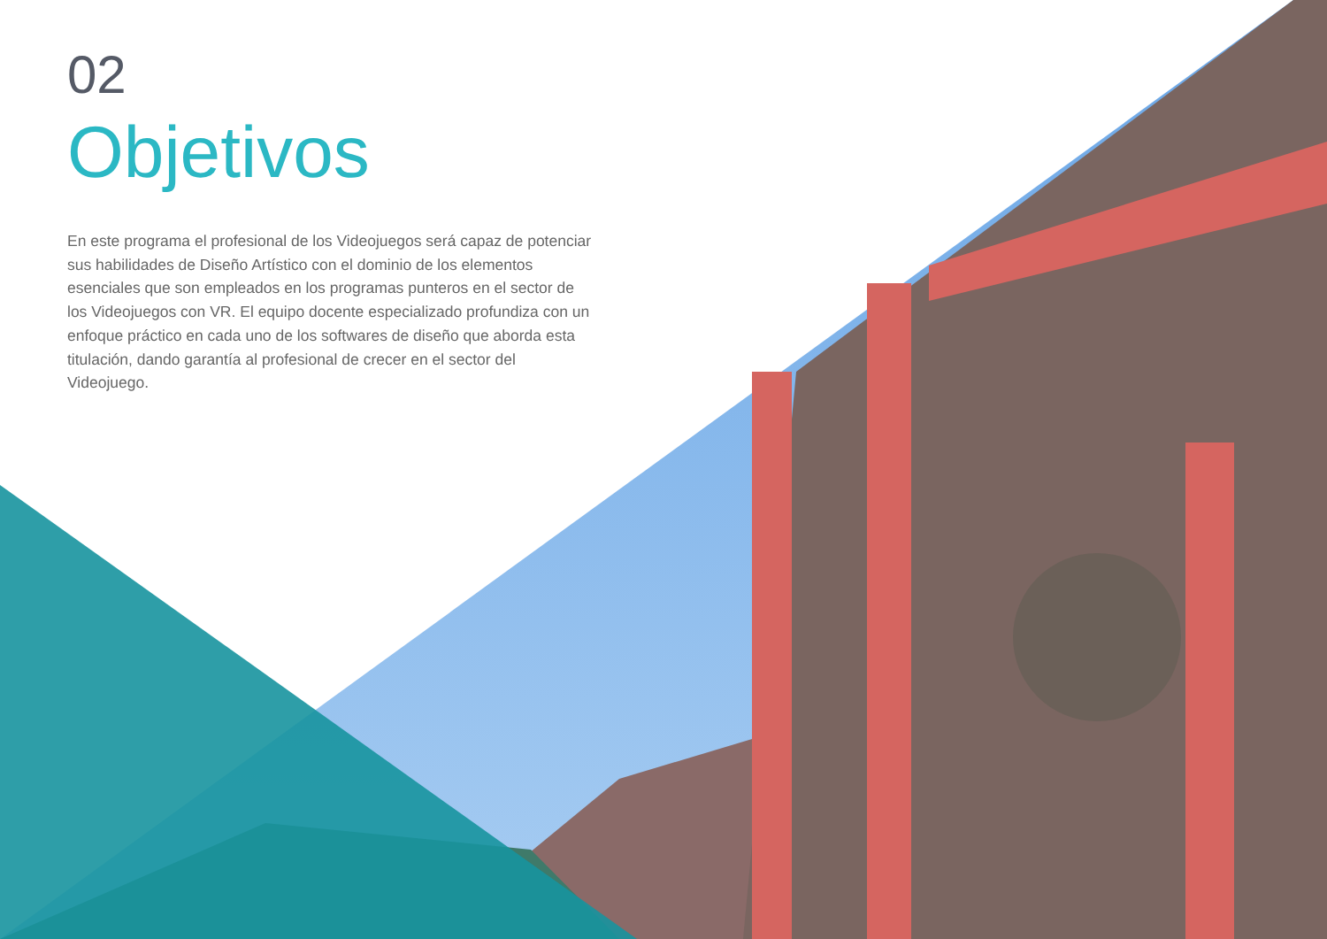02
Objetivos
En este programa el profesional de los Videojuegos será capaz de potenciar sus habilidades de Diseño Artístico con el dominio de los elementos esenciales que son empleados en los programas punteros en el sector de los Videojuegos con VR. El equipo docente especializado profundiza con un enfoque práctico en cada uno de los softwares de diseño que aborda esta titulación, dando garantía al profesional de crecer en el sector del Videojuego.